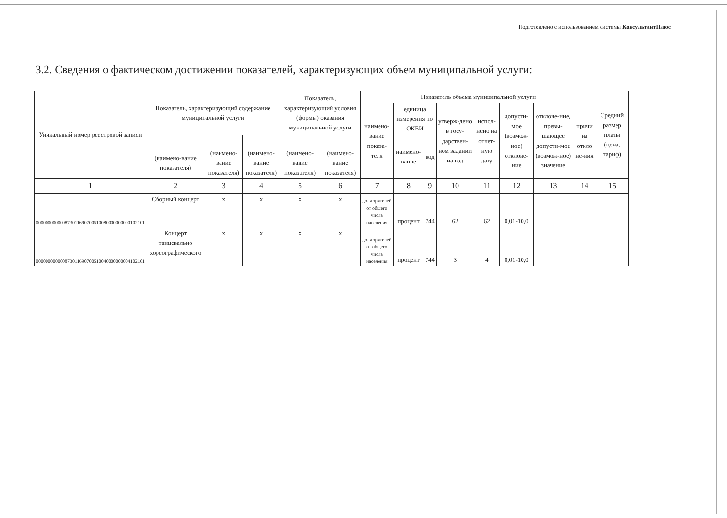Подготовлено с использованием системы КонсультантПлюс
3.2. Сведения о фактическом достижении показателей, характеризующих объем муниципальной услуги:
| Уникальный номер реестровой записи | Показатель, характеризующий содержание муниципальной услуги | | | Показатель, характеризующий условия (формы) оказания муниципальной услуги | | Показатель объема муниципальной услуги | | | | | | | | Средний размер платы (цена, тариф) |
| --- | --- | --- | --- | --- | --- | --- | --- | --- | --- | --- | --- | --- | --- | --- |
| | | | | | | наимено-вание показа-теля | единица измерения по ОКЕИ | | утверж-дено в госу-дарствен-ном задании на год | испол-нено на отчет-ную дату | допусти-мое (возмож-ное) отклоне-ние | отклоне-ние, превы-шающее допусти-мое (возмож-ное) значение | причи на откло не-ния | |
| | | | | | | | наимено-вание | код | | | | | | |
| | (наимено-вание показателя) | (наимено-вание показателя) | (наимено-вание показателя) | (наимено-вание показателя) | (наимено-вание показателя) | | | | | | | | | |
| 1 | 2 | 3 | 4 | 5 | 6 | 7 | 8 | 9 | 10 | 11 | 12 | 13 | 14 | 15 |
| 000000000000873011690700510080000000000102101 | Сборный концерт | х | х | х | х | доля зрителей от общего числа населения | процент | 744 | 62 | 62 | 0,01-10,0 | | | |
| 000000000000873011690700510040000000004102101 | Концерт танцевально хореографического | х | х | х | х | доля зрителей от общего числа населения | процент | 744 | 3 | 4 | 0,01-10,0 | | | |